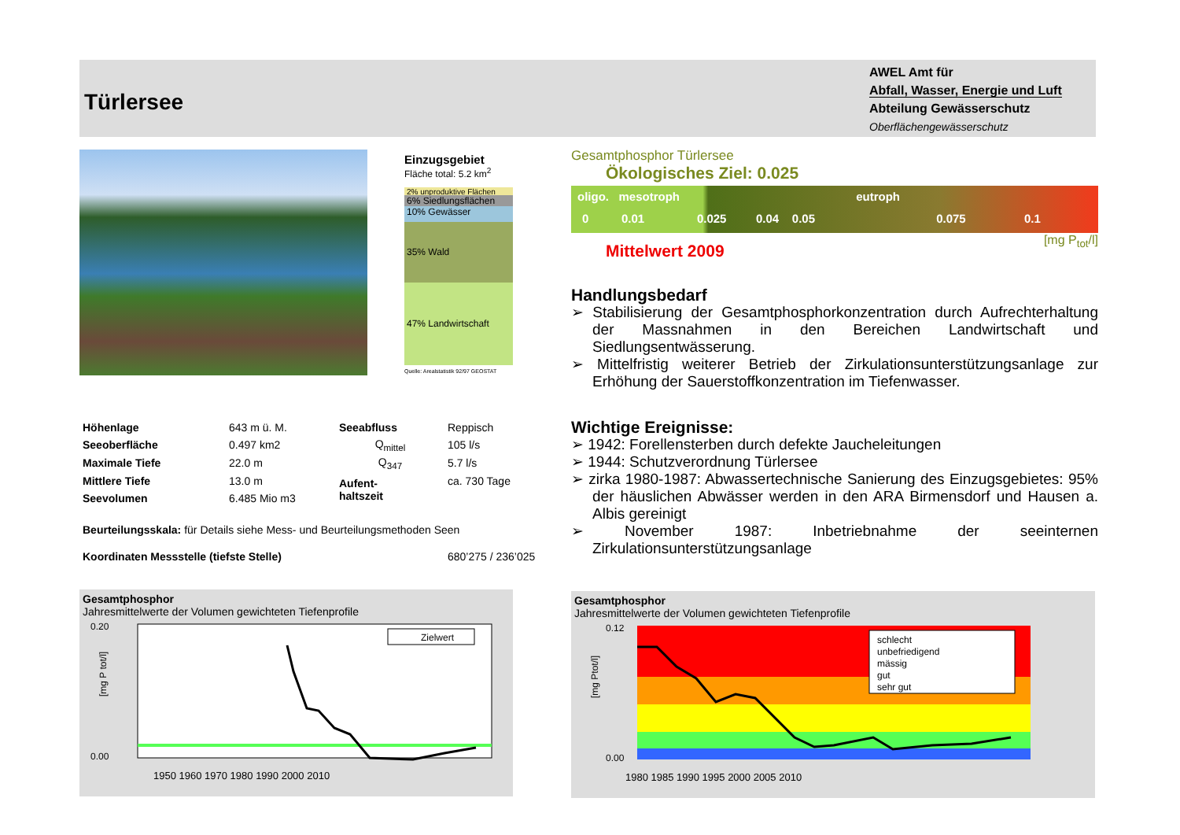Türlersee
AWEL Amt für
Abfall, Wasser, Energie und Luft
Abteilung Gewässerschutz
Oberflächengewässerschutz
Einzugsgebiet
Fläche total: 5.2 km<sup>2</sup>
2% unproduktive Flächen
6% Siedlungsflächen
10% Gewässer
35% Wald
47% Landwirtschaft
Quelle: Arealstatistik 92/97 GEOSTAT
Gesamtphosphor Türlersee
Ökologisches Ziel: 0.025
oligo. mesotroph eutroph
0 0.01 0.025 0.04 0.05 0.075 0.1
[mg P<sub>tot</sub>/l]
Mittelwert 2009
Handlungsbedarf
➢ Stabilisierung der Gesamtphosphorkonzentration durch Aufrechterhaltung der Massnahmen in den Bereichen Landwirtschaft und Siedlungsentwässerung.
➢ Mittelfristig weiterer Betrieb der Zirkulationsunterstützungsanlage zur Erhöhung der Sauerstoffkonzentration im Tiefenwasser.
Wichtige Ereignisse:
➢ 1942: Forellensterben durch defekte Jaucheleitungen
➢ 1944: Schutzverordnung Türlersee
➢ zirka 1980-1987: Abwassertechnische Sanierung des Einzugsgebietes: 95% der häuslichen Abwässer werden in den ARA Birmensdorf und Hausen a. Albis gereinigt
➢ November 1987: Inbetriebnahme der seeinternen Zirkulationsunterstützungsanlage
| Höhenlage | 643 m ü. M. | Seeabfluss | Reppisch |
| Seeoberfläche | 0.497 km2 | Q<sub>mittel</sub> | 105 l/s |
| Maximale Tiefe | 22.0 m | Q<sub>347</sub> | 5.7 l/s |
| Mittlere Tiefe | 13.0 m | Aufent- haltszeit | ca. 730 Tage |
| Seevolumen | 6.485 Mio m3 | | |
| Beurteilungsskala: für Details siehe Mess- und Beurteilungsmethoden Seen | | | |
| Koordinaten Messstelle (tiefste Stelle) | | | 680’275 / 236’025 |
Gesamtphosphor
Jahresmittelwerte der Volumen gewichteten Tiefenprofile
Zielwert
0.20
0.00
1950 1960 1970 1980 1990 2000 2010
[mg P tot/l]
Gesamtphosphor
Jahresmittelwerte der Volumen gewichteten Tiefenprofile
schlecht
unbefriedigend
mässig
gut
sehr gut
0.12
0.00
1980 1985 1990 1995 2000 2005 2010
[mg Ptot/l]